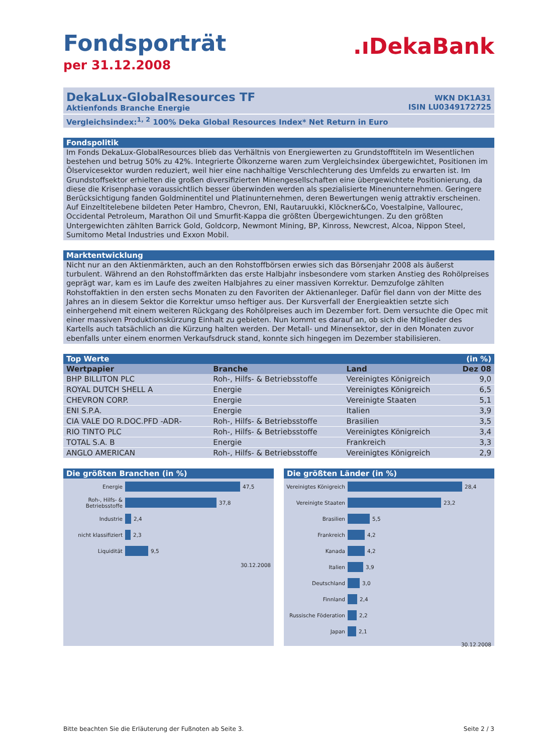Fondsporträt
per 31.12.2008
.ıDekaBank
DekaLux-GlobalResources TF
Aktienfonds Branche Energie
WKN DK1A31
ISIN LU0349172725
Vergleichsindex:<sup>1, 2</sup> 100% Deka Global Resources Index* Net Return in Euro
Fondspolitik
Im Fonds DekaLux-GlobalResources blieb das Verhältnis von Energiewerten zu Grundstofftiteln im Wesentlichen bestehen und betrug 50% zu 42%. Integrierte Ölkonzerne waren zum Vergleichsindex übergewichtet, Positionen im Ölservicesektor wurden reduziert, weil hier eine nachhaltige Verschlechterung des Umfelds zu erwarten ist. Im Grundstoffsektor erhielten die großen diversifizierten Minengesellschaften eine übergewichtete Positionierung, da diese die Krisenphase voraussichtlich besser überwinden werden als spezialisierte Minenunternehmen. Geringere Berücksichtigung fanden Goldminentitel und Platinunternehmen, deren Bewertungen wenig attraktiv erscheinen. Auf Einzeltitelebene bildeten Peter Hambro, Chevron, ENI, Rautaruukki, Klöckner&Co, Voestalpine, Vallourec, Occidental Petroleum, Marathon Oil und Smurfit-Kappa die größten Übergewichtungen. Zu den größten Untergewichten zählten Barrick Gold, Goldcorp, Newmont Mining, BP, Kinross, Newcrest, Alcoa, Nippon Steel, Sumitomo Metal Industries und Exxon Mobil.
Marktentwicklung
Nicht nur an den Aktienmärkten, auch an den Rohstoffbörsen erwies sich das Börsenjahr 2008 als äußerst turbulent. Während an den Rohstoffmärkten das erste Halbjahr insbesondere vom starken Anstieg des Rohölpreises geprägt war, kam es im Laufe des zweiten Halbjahres zu einer massiven Korrektur. Demzufolge zählten Rohstoffaktien in den ersten sechs Monaten zu den Favoriten der Aktienanleger. Dafür fiel dann von der Mitte des Jahres an in diesem Sektor die Korrektur umso heftiger aus. Der Kursverfall der Energieaktien setzte sich einhergehend mit einem weiteren Rückgang des Rohölpreises auch im Dezember fort. Dem versuchte die Opec mit einer massiven Produktionskürzung Einhalt zu gebieten. Nun kommt es darauf an, ob sich die Mitglieder des Kartells auch tatsächlich an die Kürzung halten werden. Der Metall- und Minensektor, der in den Monaten zuvor ebenfalls unter einem enormen Verkaufsdruck stand, konnte sich hingegen im Dezember stabilisieren.
Top Werte (in %)
| Wertpapier | Branche | Land | Dez 08 |
| --- | --- | --- | --- |
| BHP BILLITON PLC | Roh-, Hilfs- & Betriebsstoffe | Vereinigtes Königreich | 9,0 |
| ROYAL DUTCH SHELL A | Energie | Vereinigtes Königreich | 6,5 |
| CHEVRON CORP. | Energie | Vereinigte Staaten | 5,1 |
| ENI S.P.A. | Energie | Italien | 3,9 |
| CIA VALE DO R.DOC.PFD -ADR- | Roh-, Hilfs- & Betriebsstoffe | Brasilien | 3,5 |
| RIO TINTO PLC | Roh-, Hilfs- & Betriebsstoffe | Vereinigtes Königreich | 3,4 |
| TOTAL S.A. B | Energie | Frankreich | 3,3 |
| ANGLO AMERICAN | Roh-, Hilfs- & Betriebsstoffe | Vereinigtes Königreich | 2,9 |
Die größten Branchen (in %)
Energie
47,5
Roh-, Hilfs- &
Betriebsstoffe
37,8
Industrie
2,4
nicht klassifiziert
2,3
Liquidität
9,5
30.12.2008
Die größten Länder (in %)
Vereinigtes Königreich
28,4
Vereinigte Staaten
23,2
Brasilien
5,5
Frankreich
4,2
Kanada
4,2
Italien
3,9
Deutschland
3,0
Finnland
2,4
Russische Föderation
2,2
Japan
2,1
30.12.2008
Bitte beachten Sie die Erläuterung der Fußnoten ab Seite 3. Seite 2 / 3